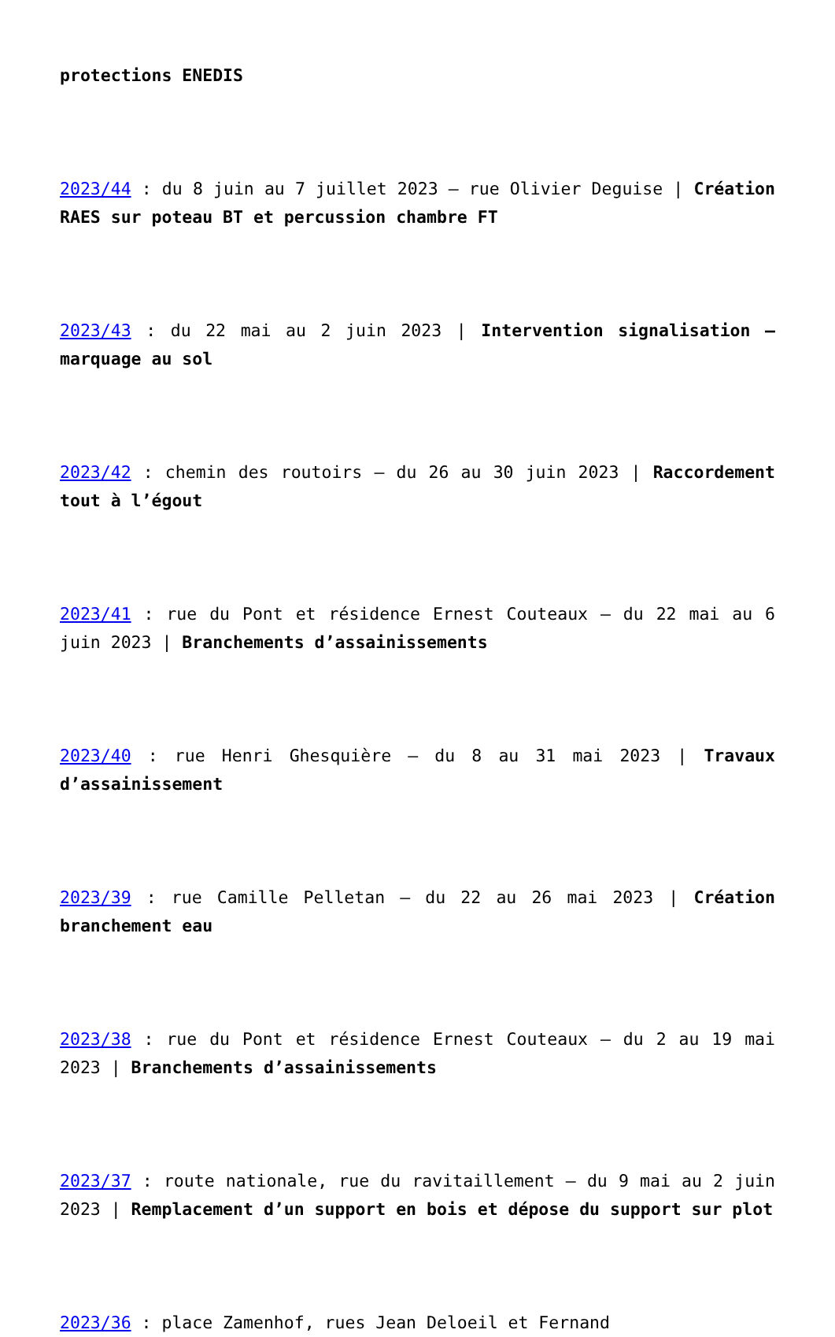protections ENEDIS
2023/44 : du 8 juin au 7 juillet 2023 – rue Olivier Deguise | Création RAES sur poteau BT et percussion chambre FT
2023/43 : du 22 mai au 2 juin 2023 | Intervention signalisation – marquage au sol
2023/42 : chemin des routoirs – du 26 au 30 juin 2023 | Raccordement tout à l’égout
2023/41 : rue du Pont et résidence Ernest Couteaux – du 22 mai au 6 juin 2023 | Branchements d’assainissements
2023/40 : rue Henri Ghesquière – du 8 au 31 mai 2023 | Travaux d’assainissement
2023/39 : rue Camille Pelletan – du 22 au 26 mai 2023 | Création branchement eau
2023/38 : rue du Pont et résidence Ernest Couteaux – du 2 au 19 mai 2023 | Branchements d’assainissements
2023/37 : route nationale, rue du ravitaillement – du 9 mai au 2 juin 2023 | Remplacement d’un support en bois et dépose du support sur plot
2023/36 : place Zamenhof, rues Jean Deloeil et Fernand